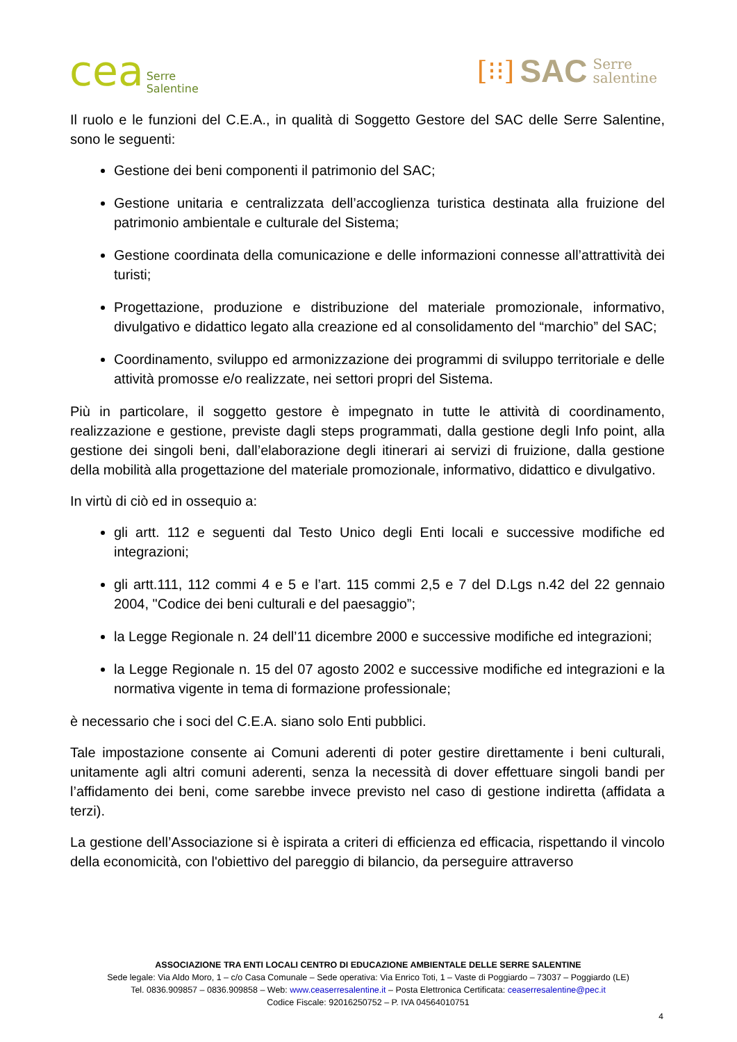cea Serre
Salentine
[⁝⁝] SAC Serre
salentine
Il ruolo e le funzioni del C.E.A., in qualità di Soggetto Gestore del SAC delle Serre Salentine, sono le seguenti:
Gestione dei beni componenti il patrimonio del SAC;
Gestione unitaria e centralizzata dell’accoglienza turistica destinata alla fruizione del patrimonio ambientale e culturale del Sistema;
Gestione coordinata della comunicazione e delle informazioni connesse all’attrattività dei turisti;
Progettazione, produzione e distribuzione del materiale promozionale, informativo, divulgativo e didattico legato alla creazione ed al consolidamento del “marchio” del SAC;
Coordinamento, sviluppo ed armonizzazione dei programmi di sviluppo territoriale e delle attività promosse e/o realizzate, nei settori propri del Sistema.
Più in particolare, il soggetto gestore è impegnato in tutte le attività di coordinamento, realizzazione e gestione, previste dagli steps programmati, dalla gestione degli Info point, alla gestione dei singoli beni, dall’elaborazione degli itinerari ai servizi di fruizione, dalla gestione della mobilità alla progettazione del materiale promozionale, informativo, didattico e divulgativo.
In virtù di ciò ed in ossequio a:
gli artt. 112 e seguenti dal Testo Unico degli Enti locali e successive modifiche ed integrazioni;
gli artt.111, 112 commi 4 e 5 e l’art. 115 commi 2,5 e 7 del D.Lgs n.42 del 22 gennaio 2004, "Codice dei beni culturali e del paesaggio”;
la Legge Regionale n. 24 dell’11 dicembre 2000 e successive modifiche ed integrazioni;
la Legge Regionale n. 15 del 07 agosto 2002 e successive modifiche ed integrazioni e la normativa vigente in tema di formazione professionale;
è necessario che i soci del C.E.A. siano solo Enti pubblici.
Tale impostazione consente ai Comuni aderenti di poter gestire direttamente i beni culturali, unitamente agli altri comuni aderenti, senza la necessità di dover effettuare singoli bandi per l’affidamento dei beni, come sarebbe invece previsto nel caso di gestione indiretta (affidata a terzi).
La gestione dell’Associazione si è ispirata a criteri di efficienza ed efficacia, rispettando il vincolo della economicità, con l'obiettivo del pareggio di bilancio, da perseguire attraverso
ASSOCIAZIONE TRA ENTI LOCALI CENTRO DI EDUCAZIONE AMBIENTALE DELLE SERRE SALENTINE
Sede legale: Via Aldo Moro, 1 – c/o Casa Comunale – Sede operativa: Via Enrico Toti, 1 – Vaste di Poggiardo – 73037 – Poggiardo (LE)
Tel. 0836.909857 – 0836.909858 – Web: www.ceaserresalentine.it – Posta Elettronica Certificata: ceaserresalentine@pec.it
Codice Fiscale: 92016250752 – P. IVA 04564010751
4